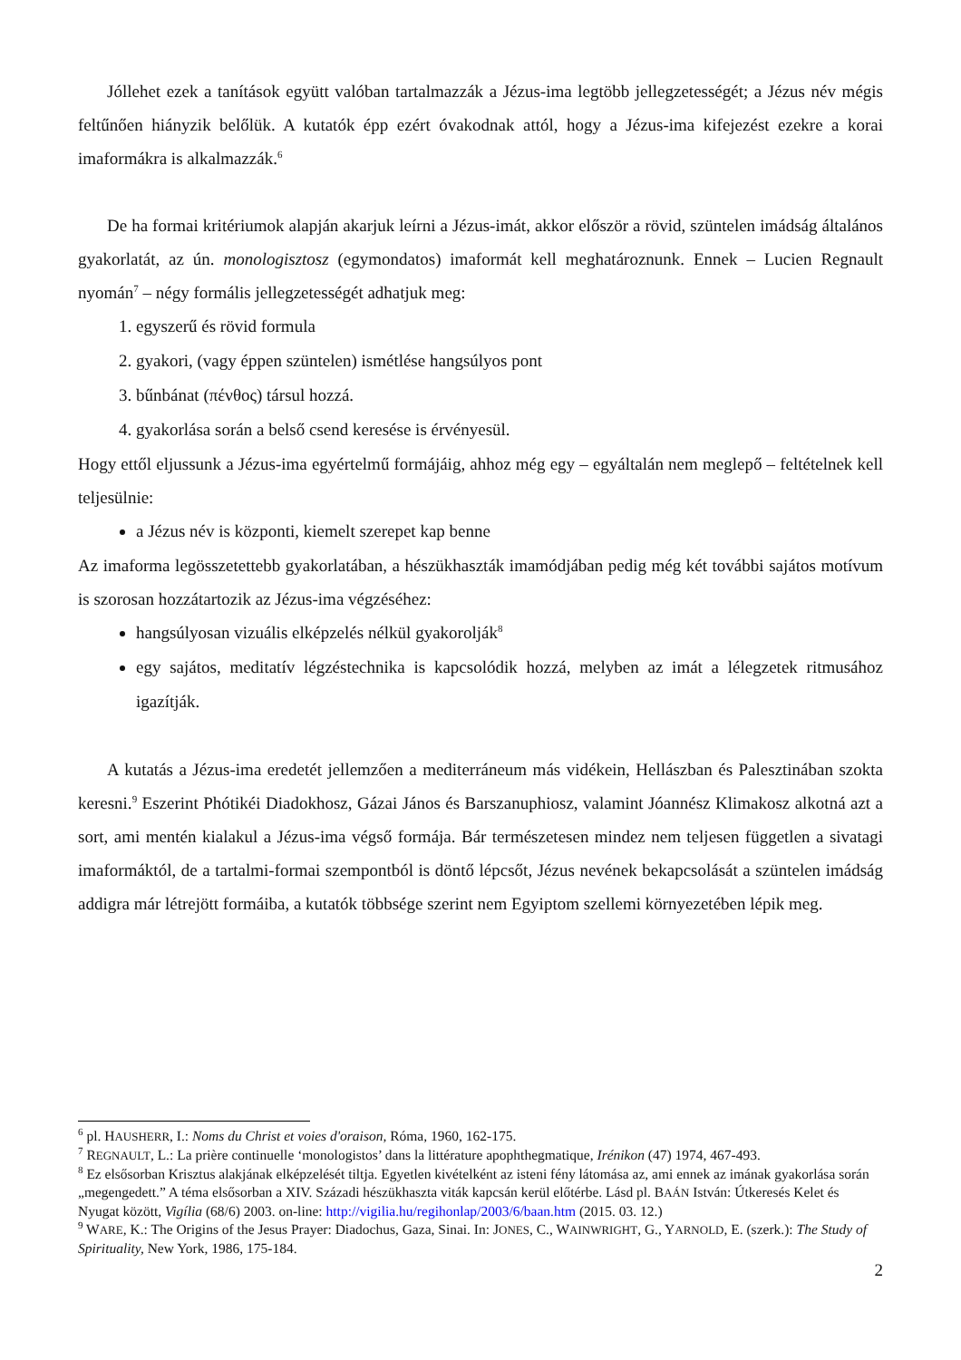Jóllehet ezek a tanítások együtt valóban tartalmazzák a Jézus-ima legtöbb jellegzetességét; a Jézus név mégis feltűnően hiányzik belőlük. A kutatók épp ezért óvakodnak attól, hogy a Jézus-ima kifejezést ezekre a korai imaformákra is alkalmazzák.<sup>6</sup>
De ha formai kritériumok alapján akarjuk leírni a Jézus-imát, akkor először a rövid, szüntelen imádság általános gyakorlatát, az ún. monologisztosz (egymondatos) imaformát kell meghatároznunk. Ennek – Lucien Regnault nyomán<sup>7</sup> – négy formális jellegzetességét adhatjuk meg:
1. egyszerű és rövid formula
2. gyakori, (vagy éppen szüntelen) ismétlése hangsúlyos pont
3. bűnbánat (πένθος) társul hozzá.
4. gyakorlása során a belső csend keresése is érvényesül.
Hogy ettől eljussunk a Jézus-ima egyértelmű formájáig, ahhoz még egy – egyáltalán nem meglepő – feltételnek kell teljesülnie:
a Jézus név is központi, kiemelt szerepet kap benne
Az imaforma legösszetettebb gyakorlatában, a hészükhaszták imamódjában pedig még két további sajátos motívum is szorosan hozzátartozik az Jézus-ima végzéséhez:
hangsúlyosan vizuális elképzelés nélkül gyakorolják<sup>8</sup>
egy sajátos, meditatív légzéstechnika is kapcsolódik hozzá, melyben az imát a lélegzetek ritmusához igazítják.
A kutatás a Jézus-ima eredetét jellemzően a mediterráneum más vidékein, Hellászban és Palesztinában szokta keresni.<sup>9</sup> Eszerint Phótikéi Diadokhosz, Gázai János és Barszanuphiosz, valamint Jóannész Klimakosz alkotná azt a sort, ami mentén kialakul a Jézus-ima végső formája. Bár természetesen mindez nem teljesen független a sivatagi imaformáktól, de a tartalmi-formai szempontból is döntő lépcsőt, Jézus nevének bekapcsolását a szüntelen imádság addigra már létrejött formáiba, a kutatók többsége szerint nem Egyiptom szellemi környezetében lépik meg.
<sup>6</sup> pl. HAUSHERR, I.: Noms du Christ et voies d'oraison, Róma, 1960, 162-175.
<sup>7</sup> REGNAULT, L.: La prière continuelle ‘monologistos’ dans la littérature apophthegmatique, Irénikon (47) 1974, 467-493.
<sup>8</sup> Ez elsősorban Krisztus alakjának elképzelését tiltja. Egyetlen kivételként az isteni fény látomása az, ami ennek az imának gyakorlása során „megengedett.” A téma elsősorban a XIV. Századi hészükhaszta viták kapcsán kerül előtérbe. Lásd pl. BAÁN István: Útkeresés Kelet és Nyugat között, Vigília (68/6) 2003. on-line: http://vigilia.hu/regihonlap/2003/6/baan.htm (2015. 03. 12.)
<sup>9</sup> WARE, K.: The Origins of the Jesus Prayer: Diadochus, Gaza, Sinai. In: JONES, C., WAINWRIGHT, G., YARNOLD, E. (szerk.): The Study of Spirituality, New York, 1986, 175-184.
2